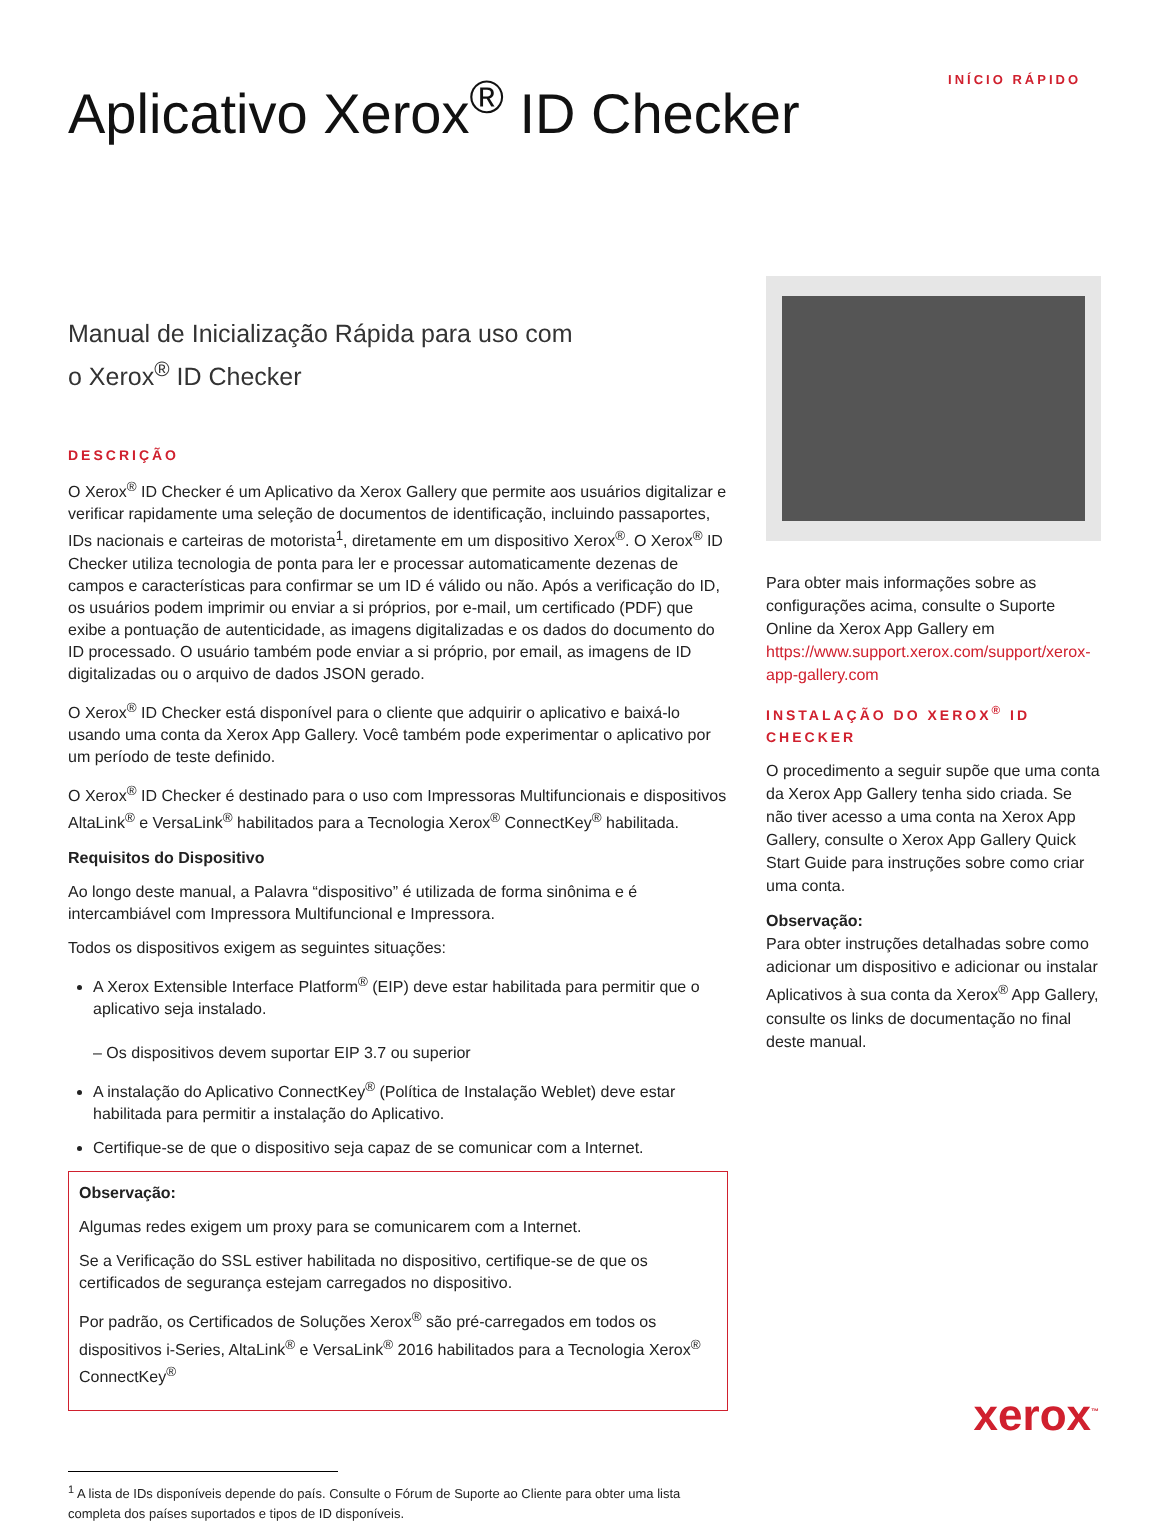Aplicativo Xerox<sup>®</sup> ID Checker
INÍCIO RÁPIDO
Manual de Inicialização Rápida para uso com
o Xerox<sup>®</sup> ID Checker
DESCRIÇÃO
O Xerox<sup>®</sup> ID Checker é um Aplicativo da Xerox Gallery que permite aos usuários digitalizar e verificar rapidamente uma seleção de documentos de identificação, incluindo passaportes, IDs nacionais e carteiras de motorista<sup>1</sup>, diretamente em um dispositivo Xerox<sup>®</sup>. O Xerox<sup>®</sup> ID Checker utiliza tecnologia de ponta para ler e processar automaticamente dezenas de campos e características para confirmar se um ID é válido ou não. Após a verificação do ID, os usuários podem imprimir ou enviar a si próprios, por e-mail, um certificado (PDF) que exibe a pontuação de autenticidade, as imagens digitalizadas e os dados do documento do ID processado. O usuário também pode enviar a si próprio, por email, as imagens de ID digitalizadas ou o arquivo de dados JSON gerado.
O Xerox<sup>®</sup> ID Checker está disponível para o cliente que adquirir o aplicativo e baixá-lo usando uma conta da Xerox App Gallery. Você também pode experimentar o aplicativo por um período de teste definido.
O Xerox<sup>®</sup> ID Checker é destinado para o uso com Impressoras Multifuncionais e dispositivos AltaLink<sup>®</sup> e VersaLink<sup>®</sup> habilitados para a Tecnologia Xerox<sup>®</sup> ConnectKey<sup>®</sup> habilitada.
Requisitos do Dispositivo
Ao longo deste manual, a Palavra “dispositivo” é utilizada de forma sinônima e é intercambiável com Impressora Multifuncional e Impressora.
Todos os dispositivos exigem as seguintes situações:
A Xerox Extensible Interface Platform<sup>®</sup> (EIP) deve estar habilitada para permitir que o aplicativo seja instalado.
– Os dispositivos devem suportar EIP 3.7 ou superior
A instalação do Aplicativo ConnectKey<sup>®</sup> (Política de Instalação Weblet) deve estar habilitada para permitir a instalação do Aplicativo.
Certifique-se de que o dispositivo seja capaz de se comunicar com a Internet.
Observação:
Algumas redes exigem um proxy para se comunicarem com a Internet.
Se a Verificação do SSL estiver habilitada no dispositivo, certifique-se de que os certificados de segurança estejam carregados no dispositivo.
Por padrão, os Certificados de Soluções Xerox<sup>®</sup> são pré-carregados em todos os dispositivos i-Series, AltaLink<sup>®</sup> e VersaLink<sup>®</sup> 2016 habilitados para a Tecnologia Xerox<sup>®</sup> ConnectKey<sup>®</sup>
<sup>1</sup> A lista de IDs disponíveis depende do país. Consulte o Fórum de Suporte ao Cliente para obter uma lista completa dos países suportados e tipos de ID disponíveis.
Para obter mais informações sobre as configurações acima, consulte o Suporte Online da Xerox App Gallery em https://www.support.xerox.com/support/xerox-app-gallery.com
INSTALAÇÃO DO XEROX<sup>®</sup> ID CHECKER
O procedimento a seguir supõe que uma conta da Xerox App Gallery tenha sido criada. Se não tiver acesso a uma conta na Xerox App Gallery, consulte o Xerox App Gallery Quick Start Guide para instruções sobre como criar uma conta.
Observação:
Para obter instruções detalhadas sobre como adicionar um dispositivo e adicionar ou instalar Aplicativos à sua conta da Xerox<sup>®</sup> App Gallery, consulte os links de documentação no final deste manual.
xerox<sup>™</sup>